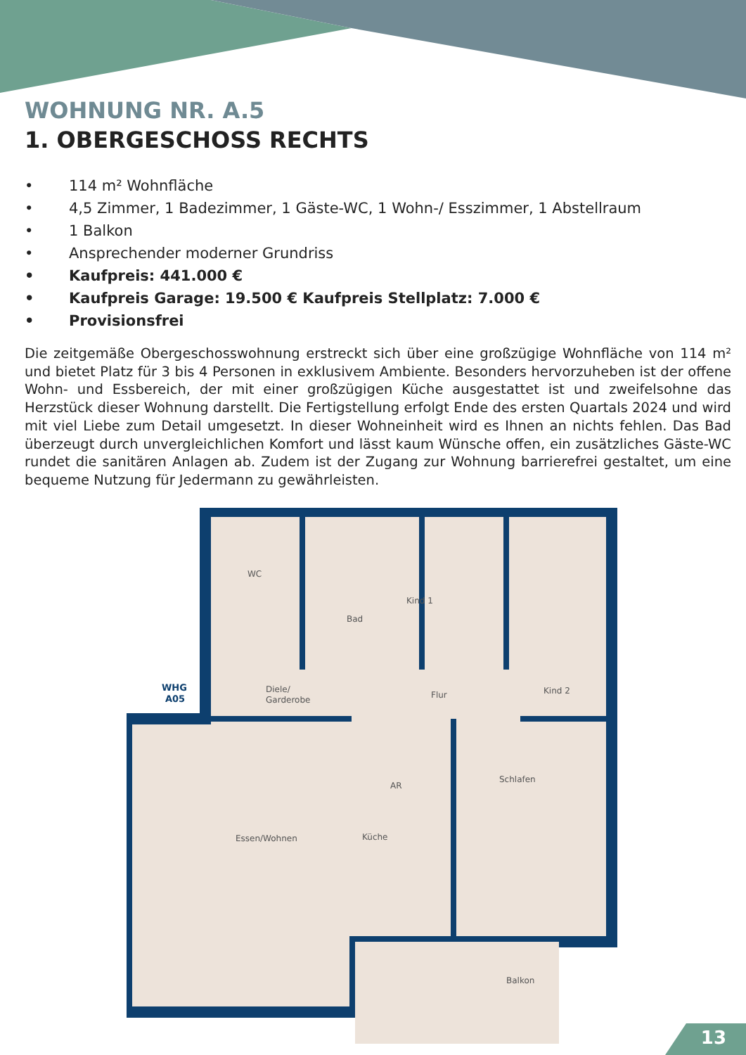WOHNUNG NR. A.5
1. OBERGESCHOSS RECHTS
• 114 m² Wohnfläche
• 4,5 Zimmer, 1 Badezimmer, 1 Gäste-WC, 1 Wohn-/ Esszimmer, 1 Abstellraum
• 1 Balkon
• Ansprechender moderner Grundriss
• Kaufpreis: 441.000 €
• Kaufpreis Garage: 19.500 € Kaufpreis Stellplatz: 7.000 €
• Provisionsfrei
Die zeitgemäße Obergeschosswohnung erstreckt sich über eine großzügige Wohnfläche von 114 m² und bietet Platz für 3 bis 4 Personen in exklusivem Ambiente. Besonders hervorzuheben ist der offene Wohn- und Essbereich, der mit einer großzügigen Küche ausgestattet ist und zweifelsohne das Herzstück dieser Wohnung darstellt. Die Fertigstellung erfolgt Ende des ersten Quartals 2024 und wird mit viel Liebe zum Detail umgesetzt. In dieser Wohneinheit wird es Ihnen an nichts fehlen. Das Bad überzeugt durch unvergleichlichen Komfort und lässt kaum Wünsche offen, ein zusätzliches Gäste-WC rundet die sanitären Anlagen ab. Zudem ist der Zugang zur Wohnung barrierefrei gestaltet, um eine bequeme Nutzung für Jedermann zu gewährleisten.
WC
Bad
Kind 1
Kind 2
Diele/
Garderobe
Flur
AR
Schlafen
Essen/Wohnen
Küche
Balkon
WHG
A05
13